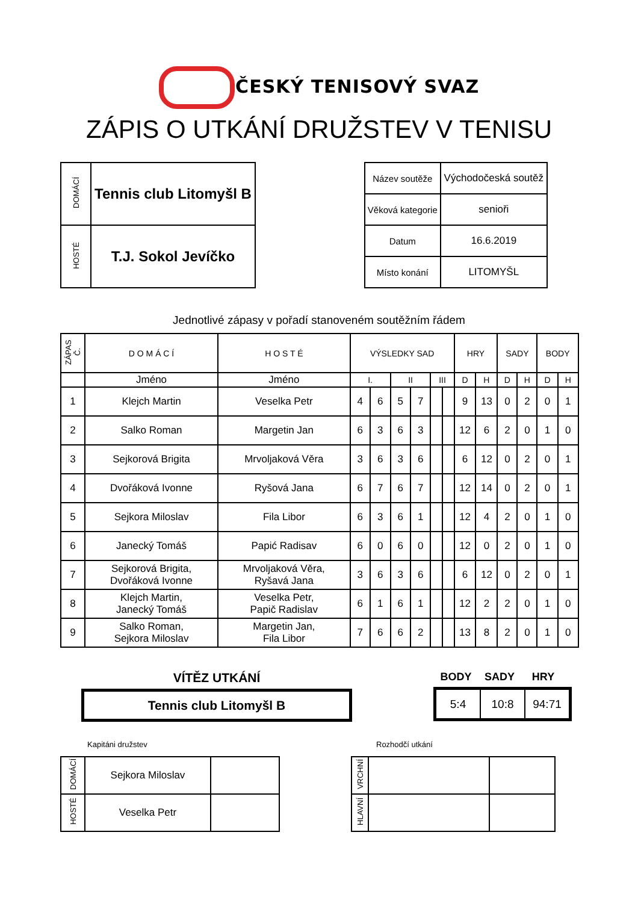ČESKÝ TENISOVÝ SVAZ
ZÁPIS O UTKÁNÍ DRUŽSTEV V TENISU
| DOMÁCÍ | Tennis club Litomyšl B |
| HOSTÉ | T.J. Sokol Jevíčko |
| Název soutěže | Východočeská soutěž |
| Věková kategorie | senioři |
| Datum | 16.6.2019 |
| Místo konání | LITOMYŠL |
Jednotlivé zápasy v pořadí stanoveném soutěžním řádem
| ZÁPAS Č. | D O M Á C Í | H O S T É | VÝSLEDKY SAD | | | | | | HRY | | SADY | | BODY | |
| --- | --- | --- | --- | --- | --- | --- | --- | --- | --- | --- | --- | --- | --- | --- |
| | Jméno | Jméno | I. | | II | | III | | D | H | D | H | D | H |
| 1 | Klejch Martin | Veselka Petr | 4 | 6 | 5 | 7 | | | 9 | 13 | 0 | 2 | 0 | 1 |
| 2 | Salko Roman | Margetin Jan | 6 | 3 | 6 | 3 | | | 12 | 6 | 2 | 0 | 1 | 0 |
| 3 | Sejkorová Brigita | Mrvoljaková Věra | 3 | 6 | 3 | 6 | | | 6 | 12 | 0 | 2 | 0 | 1 |
| 4 | Dvořáková Ivonne | Ryšová Jana | 6 | 7 | 6 | 7 | | | 12 | 14 | 0 | 2 | 0 | 1 |
| 5 | Sejkora Miloslav | Fila Libor | 6 | 3 | 6 | 1 | | | 12 | 4 | 2 | 0 | 1 | 0 |
| 6 | Janecký Tomáš | Papić Radisav | 6 | 0 | 6 | 0 | | | 12 | 0 | 2 | 0 | 1 | 0 |
| 7 | Sejkorová Brigita, Dvořáková Ivonne | Mrvoljaková Věra, Ryšavá Jana | 3 | 6 | 3 | 6 | | | 6 | 12 | 0 | 2 | 0 | 1 |
| 8 | Klejch Martin, Janecký Tomáš | Veselka Petr, Papič Radislav | 6 | 1 | 6 | 1 | | | 12 | 2 | 2 | 0 | 1 | 0 |
| 9 | Salko Roman, Sejkora Miloslav | Margetin Jan, Fila Libor | 7 | 6 | 6 | 2 | | | 13 | 8 | 2 | 0 | 1 | 0 |
VÍTĚZ UTKÁNÍ
Tennis club Litomyšl B
BODY SADY HRY
| 5:4 | 10:8 | 94:71 |
Kapitáni družstev Rozhodčí utkání
| DOMÁCÍ | Sejkora Miloslav | |
| HOSTÉ | Veselka Petr | |
| VRCHNÍ | | |
| HLAVNÍ | | |